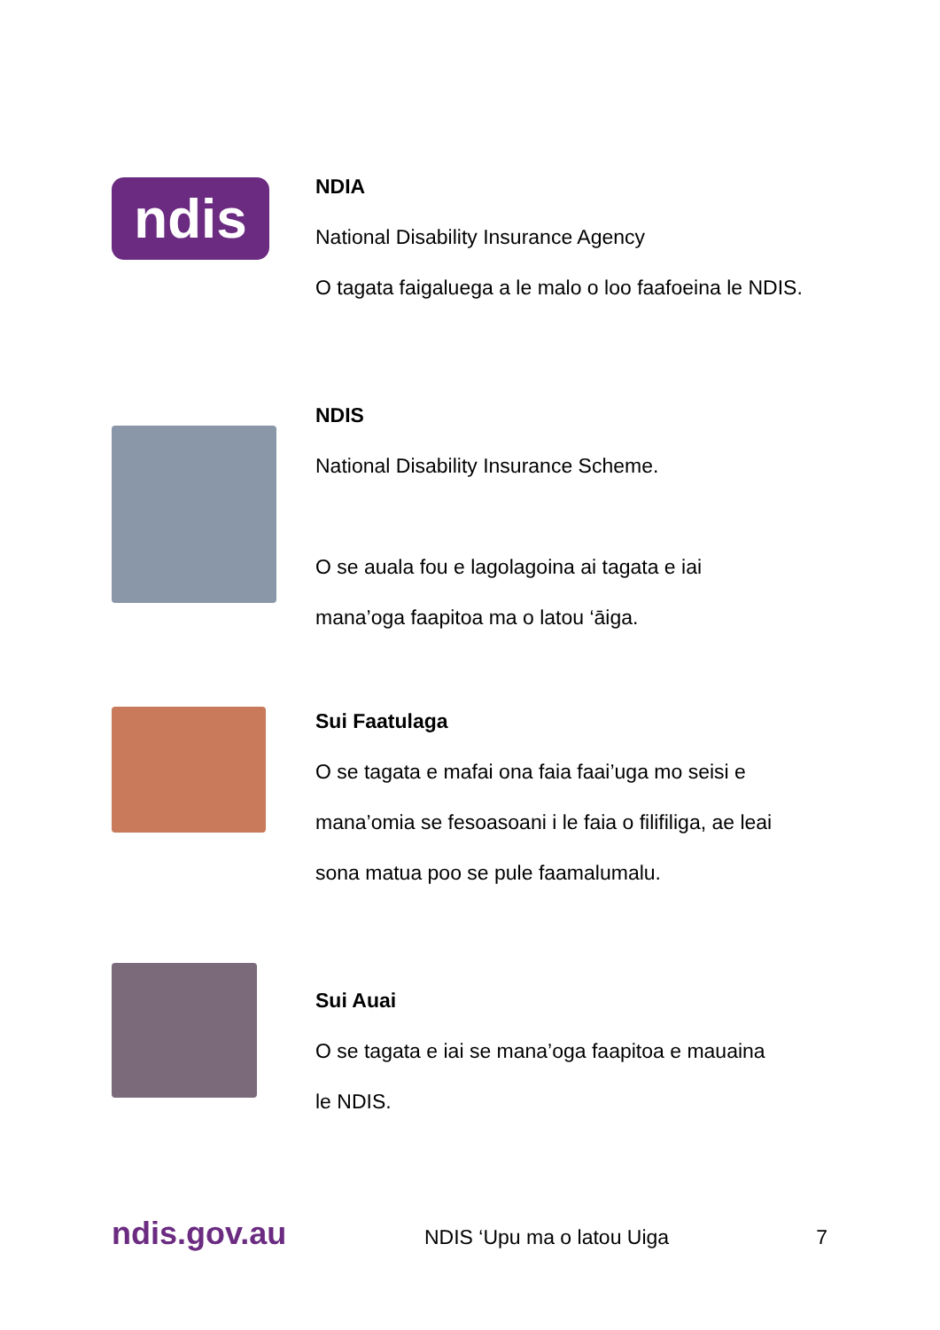ndis
NDIA
National Disability Insurance Agency
O tagata faigaluega a le malo o loo faafoeina le NDIS.
NDIS
National Disability Insurance Scheme.
O se auala fou e lagolagoina ai tagata e iai
mana’oga faapitoa ma o latou ‘āiga.
Sui Faatulaga
O se tagata e mafai ona faia faai’uga mo seisi e
mana’omia se fesoasoani i le faia o filifiliga, ae leai
sona matua poo se pule faamalumalu.
Sui Auai
O se tagata e iai se mana’oga faapitoa e mauaina
le NDIS.
ndis.gov.au
NDIS ‘Upu ma o latou Uiga 7